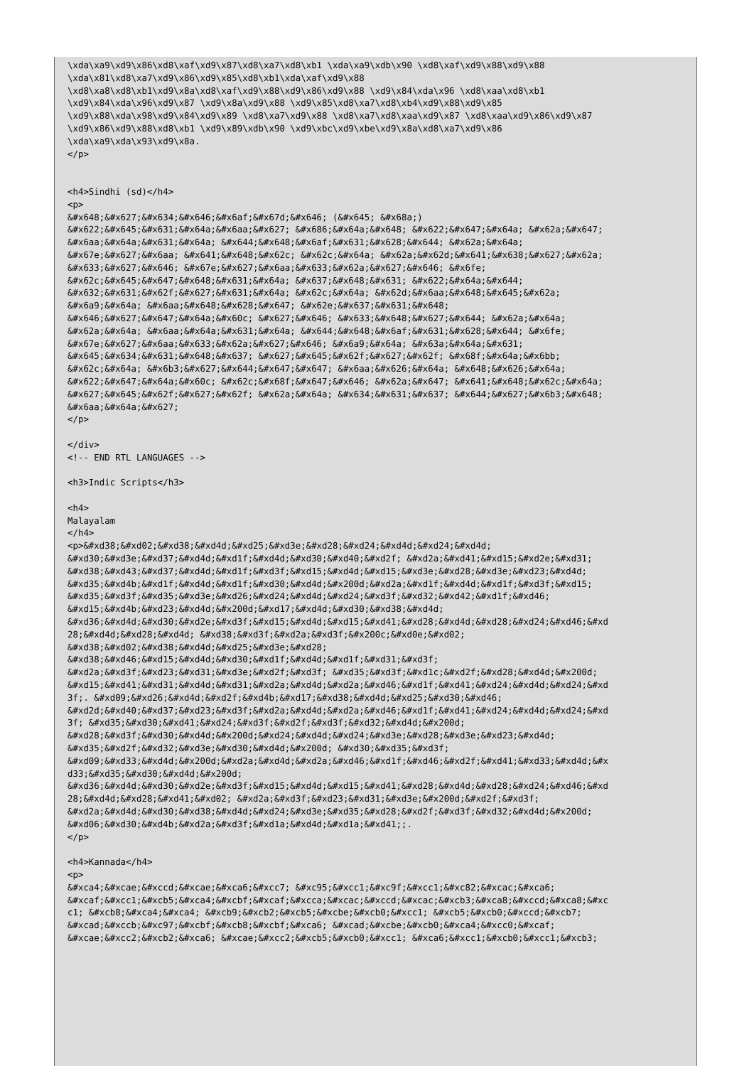\xda\xa9\xd9\x86\xd8\xaf\xd9\x87\xd8\xa7\xd8\xb1 \xda\xa9\xdb\x90 \xd8\xaf\xd9\x88\xd9\x88
\xda\x81\xd8\xa7\xd9\x86\xd9\x85\xd8\xb1\xda\xaf\xd9\x88
\xd8\xa8\xd8\xb1\xd9\x8a\xd8\xaf\xd9\x88\xd9\x86\xd9\x88 \xd9\x84\xda\x96 \xd8\xaa\xd8\xb1
\xd9\x84\xda\x96\xd9\x87 \xd9\x8a\xd9\x88 \xd9\x85\xd8\xa7\xd8\xb4\xd9\x88\xd9\x85
\xd9\x88\xda\x98\xd9\x84\xd9\x89 \xd8\xa7\xd9\x88 \xd8\xa7\xd8\xaa\xd9\x87 \xd8\xaa\xd9\x86\xd9\x87
\xd9\x86\xd9\x88\xd8\xb1 \xd9\x89\xdb\x90 \xd9\xbc\xd9\xbe\xd9\x8a\xd8\xa7\xd9\x86
\xda\xa9\xda\x93\xd9\x8a.
</p>


<h4>Sindhi (sd)</h4>
<p>
&#x648;&#x627;&#x634;&#x646;&#x6af;&#x67d;&#x646; (&#x645; &#x68a;)
&#x622;&#x645;&#x631;&#x64a;&#x6aa;&#x627; &#x686;&#x64a;&#x648; &#x622;&#x647;&#x64a; &#x62a;&#x647;
&#x6aa;&#x64a;&#x631;&#x64a; &#x644;&#x648;&#x6af;&#x631;&#x628;&#x644; &#x62a;&#x64a;
&#x67e;&#x627;&#x6aa; &#x641;&#x648;&#x62c; &#x62c;&#x64a; &#x62a;&#x62d;&#x641;&#x638;&#x627;&#x62a;
&#x633;&#x627;&#x646; &#x67e;&#x627;&#x6aa;&#x633;&#x62a;&#x627;&#x646; &#x6fe;
&#x62c;&#x645;&#x647;&#x648;&#x631;&#x64a; &#x637;&#x648;&#x631; &#x622;&#x64a;&#x644;
&#x632;&#x631;&#x62f;&#x627;&#x631;&#x64a; &#x62c;&#x64a; &#x62d;&#x6aa;&#x648;&#x645;&#x62a;
&#x6a9;&#x64a; &#x6aa;&#x648;&#x628;&#x647; &#x62e;&#x637;&#x631;&#x648;
&#x646;&#x627;&#x647;&#x64a;&#x60c; &#x627;&#x646; &#x633;&#x648;&#x627;&#x644; &#x62a;&#x64a;
&#x62a;&#x64a; &#x6aa;&#x64a;&#x631;&#x64a; &#x644;&#x648;&#x6af;&#x631;&#x628;&#x644; &#x6fe;
&#x67e;&#x627;&#x6aa;&#x633;&#x62a;&#x627;&#x646; &#x6a9;&#x64a; &#x63a;&#x64a;&#x631;
&#x645;&#x634;&#x631;&#x648;&#x637; &#x627;&#x645;&#x62f;&#x627;&#x62f; &#x68f;&#x64a;&#x6bb;
&#x62c;&#x64a; &#x6b3;&#x627;&#x644;&#x647;&#x647; &#x6aa;&#x626;&#x64a; &#x648;&#x626;&#x64a;
&#x622;&#x647;&#x64a;&#x60c; &#x62c;&#x68f;&#x647;&#x646; &#x62a;&#x647; &#x641;&#x648;&#x62c;&#x64a;
&#x627;&#x645;&#x62f;&#x627;&#x62f; &#x62a;&#x64a; &#x634;&#x631;&#x637; &#x644;&#x627;&#x6b3;&#x648;
&#x6aa;&#x64a;&#x627;
</p>

</div>
<!-- END RTL LANGUAGES -->

<h3>Indic Scripts</h3>

<h4>
Malayalam
</h4>
<p>&#xd38;&#xd02;&#xd38;&#xd4d;&#xd25;&#xd3e;&#xd28;&#xd24;&#xd4d;&#xd24;&#xd4d;
&#xd30;&#xd3e;&#xd37;&#xd4d;&#xd1f;&#xd4d;&#xd30;&#xd40;&#xd2f; &#xd2a;&#xd41;&#xd15;&#xd2e;&#xd31;
&#xd38;&#xd43;&#xd37;&#xd4d;&#xd1f;&#xd3f;&#xd15;&#xd4d;&#xd15;&#xd3e;&#xd28;&#xd3e;&#xd23;&#xd4d;
&#xd35;&#xd4b;&#xd1f;&#xd4d;&#xd1f;&#xd30;&#xd4d;&#x200d;&#xd2a;&#xd1f;&#xd4d;&#xd1f;&#xd3f;&#xd15;
&#xd35;&#xd3f;&#xd35;&#xd3e;&#xd26;&#xd24;&#xd4d;&#xd24;&#xd3f;&#xd32;&#xd42;&#xd1f;&#xd46;
&#xd15;&#xd4b;&#xd23;&#xd4d;&#x200d;&#xd17;&#xd4d;&#xd30;&#xd38;&#xd4d;
&#xd36;&#xd4d;&#xd30;&#xd2e;&#xd3f;&#xd15;&#xd4d;&#xd15;&#xd41;&#xd28;&#xd4d;&#xd28;&#xd24;&#xd46;&#xd
28;&#xd4d;&#xd28;&#xd4d; &#xd38;&#xd3f;&#xd2a;&#xd3f;&#x200c;&#xd0e;&#xd02;
&#xd38;&#xd02;&#xd38;&#xd4d;&#xd25;&#xd3e;&#xd28;
&#xd38;&#xd46;&#xd15;&#xd4d;&#xd30;&#xd1f;&#xd4d;&#xd1f;&#xd31;&#xd3f;
&#xd2a;&#xd3f;&#xd23;&#xd31;&#xd3e;&#xd2f;&#xd3f; &#xd35;&#xd3f;&#xd1c;&#xd2f;&#xd28;&#xd4d;&#x200d;
&#xd15;&#xd41;&#xd31;&#xd4d;&#xd31;&#xd2a;&#xd4d;&#xd2a;&#xd46;&#xd1f;&#xd41;&#xd24;&#xd4d;&#xd24;&#xd
3f;. &#xd09;&#xd26;&#xd4d;&#xd2f;&#xd4b;&#xd17;&#xd38;&#xd4d;&#xd25;&#xd30;&#xd46;
&#xd2d;&#xd40;&#xd37;&#xd23;&#xd3f;&#xd2a;&#xd4d;&#xd2a;&#xd46;&#xd1f;&#xd41;&#xd24;&#xd4d;&#xd24;&#xd
3f; &#xd35;&#xd30;&#xd41;&#xd24;&#xd3f;&#xd2f;&#xd3f;&#xd32;&#xd4d;&#x200d;
&#xd28;&#xd3f;&#xd30;&#xd4d;&#x200d;&#xd24;&#xd4d;&#xd24;&#xd3e;&#xd28;&#xd3e;&#xd23;&#xd4d;
&#xd35;&#xd2f;&#xd32;&#xd3e;&#xd30;&#xd4d;&#x200d; &#xd30;&#xd35;&#xd3f;
&#xd09;&#xd33;&#xd4d;&#x200d;&#xd2a;&#xd4d;&#xd2a;&#xd46;&#xd1f;&#xd46;&#xd2f;&#xd41;&#xd33;&#xd4d;&#x
d33;&#xd35;&#xd30;&#xd4d;&#x200d;
&#xd36;&#xd4d;&#xd30;&#xd2e;&#xd3f;&#xd15;&#xd4d;&#xd15;&#xd41;&#xd28;&#xd4d;&#xd28;&#xd24;&#xd46;&#xd
28;&#xd4d;&#xd28;&#xd41;&#xd02; &#xd2a;&#xd3f;&#xd23;&#xd31;&#xd3e;&#x200d;&#xd2f;&#xd3f;
&#xd2a;&#xd4d;&#xd30;&#xd38;&#xd4d;&#xd24;&#xd3e;&#xd35;&#xd28;&#xd2f;&#xd3f;&#xd32;&#xd4d;&#x200d;
&#xd06;&#xd30;&#xd4b;&#xd2a;&#xd3f;&#xd1a;&#xd4d;&#xd1a;&#xd41;;.
</p>

<h4>Kannada</h4>
<p>
&#xca4;&#xcae;&#xccd;&#xcae;&#xca6;&#xcc7; &#xc95;&#xcc1;&#xc9f;&#xcc1;&#xc82;&#xcac;&#xca6;
&#xcaf;&#xcc1;&#xcb5;&#xca4;&#xcbf;&#xcaf;&#xcca;&#xcac;&#xccd;&#xcac;&#xcb3;&#xca8;&#xccd;&#xca8;&#xc
c1; &#xcb8;&#xca4;&#xca4; &#xcb9;&#xcb2;&#xcb5;&#xcbe;&#xcb0;&#xcc1; &#xcb5;&#xcb0;&#xccd;&#xcb7;
&#xcad;&#xccb;&#xc97;&#xcbf;&#xcb8;&#xcbf;&#xca6; &#xcad;&#xcbe;&#xcb0;&#xca4;&#xcc0;&#xcaf;
&#xcae;&#xcc2;&#xcb2;&#xca6; &#xcae;&#xcc2;&#xcb5;&#xcb0;&#xcc1; &#xca6;&#xcc1;&#xcb0;&#xcc1;&#xcb3;